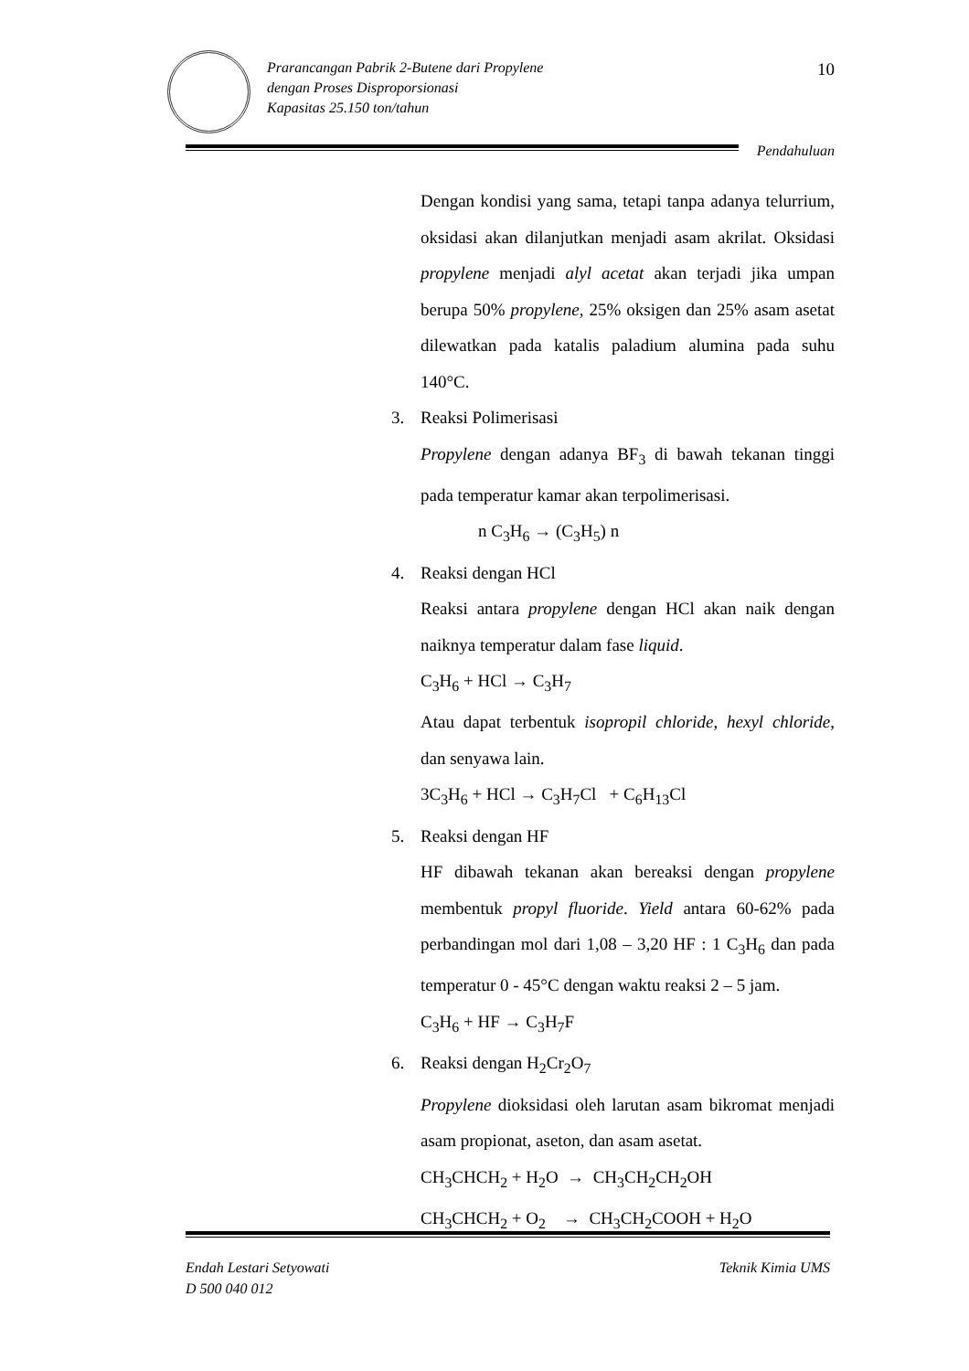Prarancangan Pabrik 2-Butene dari Propylene
dengan Proses Disproporsionasi
Kapasitas 25.150 ton/tahun
10
Pendahuluan
Dengan kondisi yang sama, tetapi tanpa adanya telurrium, oksidasi akan dilanjutkan menjadi asam akrilat. Oksidasi propylene menjadi alyl acetat akan terjadi jika umpan berupa 50% propylene, 25% oksigen dan 25% asam asetat dilewatkan pada katalis paladium alumina pada suhu 140°C.
3. Reaksi Polimerisasi
Propylene dengan adanya BF<sub>3</sub> di bawah tekanan tinggi pada temperatur kamar akan terpolimerisasi.
n C<sub>3</sub>H<sub>6</sub> → (C<sub>3</sub>H<sub>5</sub>) n
4. Reaksi dengan HCl
Reaksi antara propylene dengan HCl akan naik dengan naiknya temperatur dalam fase liquid.
C<sub>3</sub>H<sub>6</sub> + HCl → C<sub>3</sub>H<sub>7</sub>
Atau dapat terbentuk isopropil chloride, hexyl chloride, dan senyawa lain.
3C<sub>3</sub>H<sub>6</sub> + HCl → C<sub>3</sub>H<sub>7</sub>Cl + C<sub>6</sub>H<sub>13</sub>Cl
5. Reaksi dengan HF
HF dibawah tekanan akan bereaksi dengan propylene membentuk propyl fluoride. Yield antara 60-62% pada perbandingan mol dari 1,08 – 3,20 HF : 1 C<sub>3</sub>H<sub>6</sub> dan pada temperatur 0 - 45°C dengan waktu reaksi 2 – 5 jam.
C<sub>3</sub>H<sub>6</sub> + HF → C<sub>3</sub>H<sub>7</sub>F
6. Reaksi dengan H<sub>2</sub>Cr<sub>2</sub>O<sub>7</sub>
Propylene dioksidasi oleh larutan asam bikromat menjadi asam propionat, aseton, dan asam asetat.
CH<sub>3</sub>CHCH<sub>2</sub> + H<sub>2</sub>O → CH<sub>3</sub>CH<sub>2</sub>CH<sub>2</sub>OH
CH<sub>3</sub>CHCH<sub>2</sub> + O<sub>2</sub> → CH<sub>3</sub>CH<sub>2</sub>COOH + H<sub>2</sub>O
Endah Lestari Setyowati
D 500 040 012
Teknik Kimia UMS